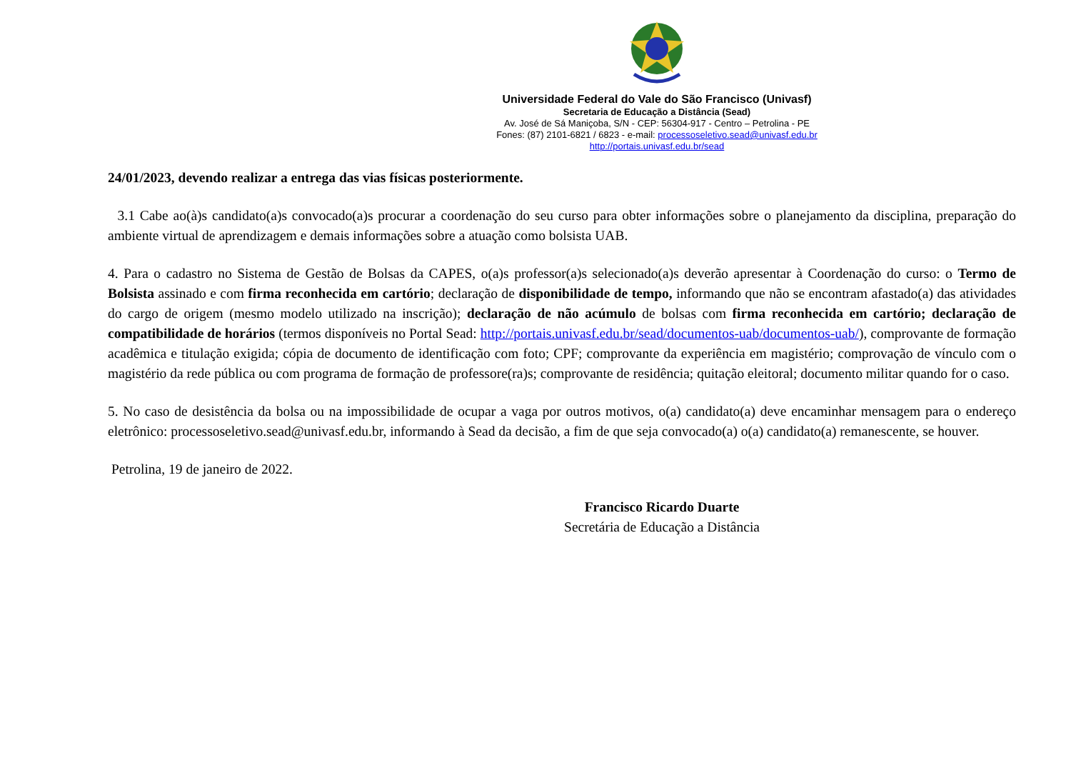Universidade Federal do Vale do São Francisco (Univasf)
Secretaria de Educação a Distância (Sead)
Av. José de Sá Maniçoba, S/N - CEP: 56304-917 - Centro – Petrolina - PE
Fones: (87) 2101-6821 / 6823 - e-mail: processoseletivo.sead@univasf.edu.br
http://portais.univasf.edu.br/sead
24/01/2023, devendo realizar a entrega das vias físicas posteriormente.
3.1 Cabe ao(à)s candidato(a)s convocado(a)s procurar a coordenação do seu curso para obter informações sobre o planejamento da disciplina, preparação do ambiente virtual de aprendizagem e demais informações sobre a atuação como bolsista UAB.
4. Para o cadastro no Sistema de Gestão de Bolsas da CAPES, o(a)s professor(a)s selecionado(a)s deverão apresentar à Coordenação do curso: o Termo de Bolsista assinado e com firma reconhecida em cartório; declaração de disponibilidade de tempo, informando que não se encontram afastado(a) das atividades do cargo de origem (mesmo modelo utilizado na inscrição); declaração de não acúmulo de bolsas com firma reconhecida em cartório; declaração de compatibilidade de horários (termos disponíveis no Portal Sead: http://portais.univasf.edu.br/sead/documentos-uab/documentos-uab/), comprovante de formação acadêmica e titulação exigida; cópia de documento de identificação com foto; CPF; comprovante da experiência em magistério; comprovação de vínculo com o magistério da rede pública ou com programa de formação de professore(ra)s; comprovante de residência; quitação eleitoral; documento militar quando for o caso.
5. No caso de desistência da bolsa ou na impossibilidade de ocupar a vaga por outros motivos, o(a) candidato(a) deve encaminhar mensagem para o endereço eletrônico: processoseletivo.sead@univasf.edu.br, informando à Sead da decisão, a fim de que seja convocado(a) o(a) candidato(a) remanescente, se houver.
Petrolina, 19 de janeiro de 2022.
Francisco Ricardo Duarte
Secretária de Educação a Distância